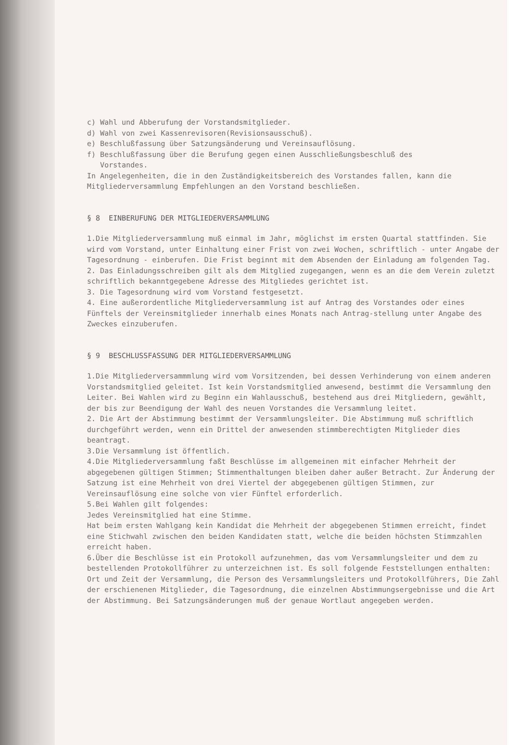c) Wahl und Abberufung der Vorstandsmitglieder.
d) Wahl von zwei Kassenrevisoren(Revisionsausschuß).
e) Beschlußfassung über Satzungsänderung und Vereinsauflösung.
f) Beschlußfassung über die Berufung gegen einen Ausschließungsbeschluß des
Vorstandes.
In Angelegenheiten, die in den Zuständigkeitsbereich des Vorstandes fallen, kann die Mitgliederversammlung Empfehlungen an den Vorstand beschließen.
§ 8 EINBERUFUNG DER MITGLIEDERVERSAMMLUNG
1.Die Mitgliederversammlung muß einmal im Jahr, möglichst im ersten Quartal stattfinden. Sie wird vom Vorstand, unter Einhaltung einer Frist von zwei Wochen, schriftlich - unter Angabe der Tagesordnung - einberufen. Die Frist beginnt mit dem Absenden der Einladung am folgenden Tag.
2. Das Einladungsschreiben gilt als dem Mitglied zugegangen, wenn es an die dem Verein zuletzt schriftlich bekanntgegebene Adresse des Mitgliedes gerichtet ist.
3. Die Tagesordnung wird vom Vorstand festgesetzt.
4. Eine außerordentliche Mitgliederversammlung ist auf Antrag des Vorstandes oder eines Fünftels der Vereinsmitglieder innerhalb eines Monats nach Antrag-stellung unter Angabe des Zweckes einzuberufen.
§ 9 BESCHLUSSFASSUNG DER MITGLIEDERVERSAMMLUNG
1.Die Mitgliederversammmlung wird vom Vorsitzenden, bei dessen Verhinderung von einem anderen Vorstandsmitglied geleitet. Ist kein Vorstandsmitglied anwesend, bestimmt die Versammlung den Leiter. Bei Wahlen wird zu Beginn ein Wahlausschuß, bestehend aus drei Mitgliedern, gewählt, der bis zur Beendigung der Wahl des neuen Vorstandes die Versammlung leitet.
2. Die Art der Abstimmung bestimmt der Versammlungsleiter. Die Abstimmung muß schriftlich durchgeführt werden, wenn ein Drittel der anwesenden stimmberechtigten Mitglieder dies beantragt.
3.Die Versammlung ist öffentlich.
4.Die Mitgliederversammlung faßt Beschlüsse im allgemeinen mit einfacher Mehrheit der abgegebenen gültigen Stimmen; Stimmenthaltungen bleiben daher außer Betracht. Zur Änderung der Satzung ist eine Mehrheit von drei Viertel der abgegebenen gültigen Stimmen, zur Vereinsauflösung eine solche von vier Fünftel erforderlich.
5.Bei Wahlen gilt folgendes:
Jedes Vereinsmitglied hat eine Stimme.
Hat beim ersten Wahlgang kein Kandidat die Mehrheit der abgegebenen Stimmen erreicht, findet eine Stichwahl zwischen den beiden Kandidaten statt, welche die beiden höchsten Stimmzahlen erreicht haben.
6.Über die Beschlüsse ist ein Protokoll aufzunehmen, das vom Versammlungsleiter und dem zu bestellenden Protokollführer zu unterzeichnen ist. Es soll folgende Feststellungen enthalten: Ort und Zeit der Versammlung, die Person des Versammlungsleiters und Protokollführers, Die Zahl der erschienenen Mitglieder, die Tagesordnung, die einzelnen Abstimmungsergebnisse und die Art der Abstimmung. Bei Satzungsänderungen muß der genaue Wortlaut angegeben werden.